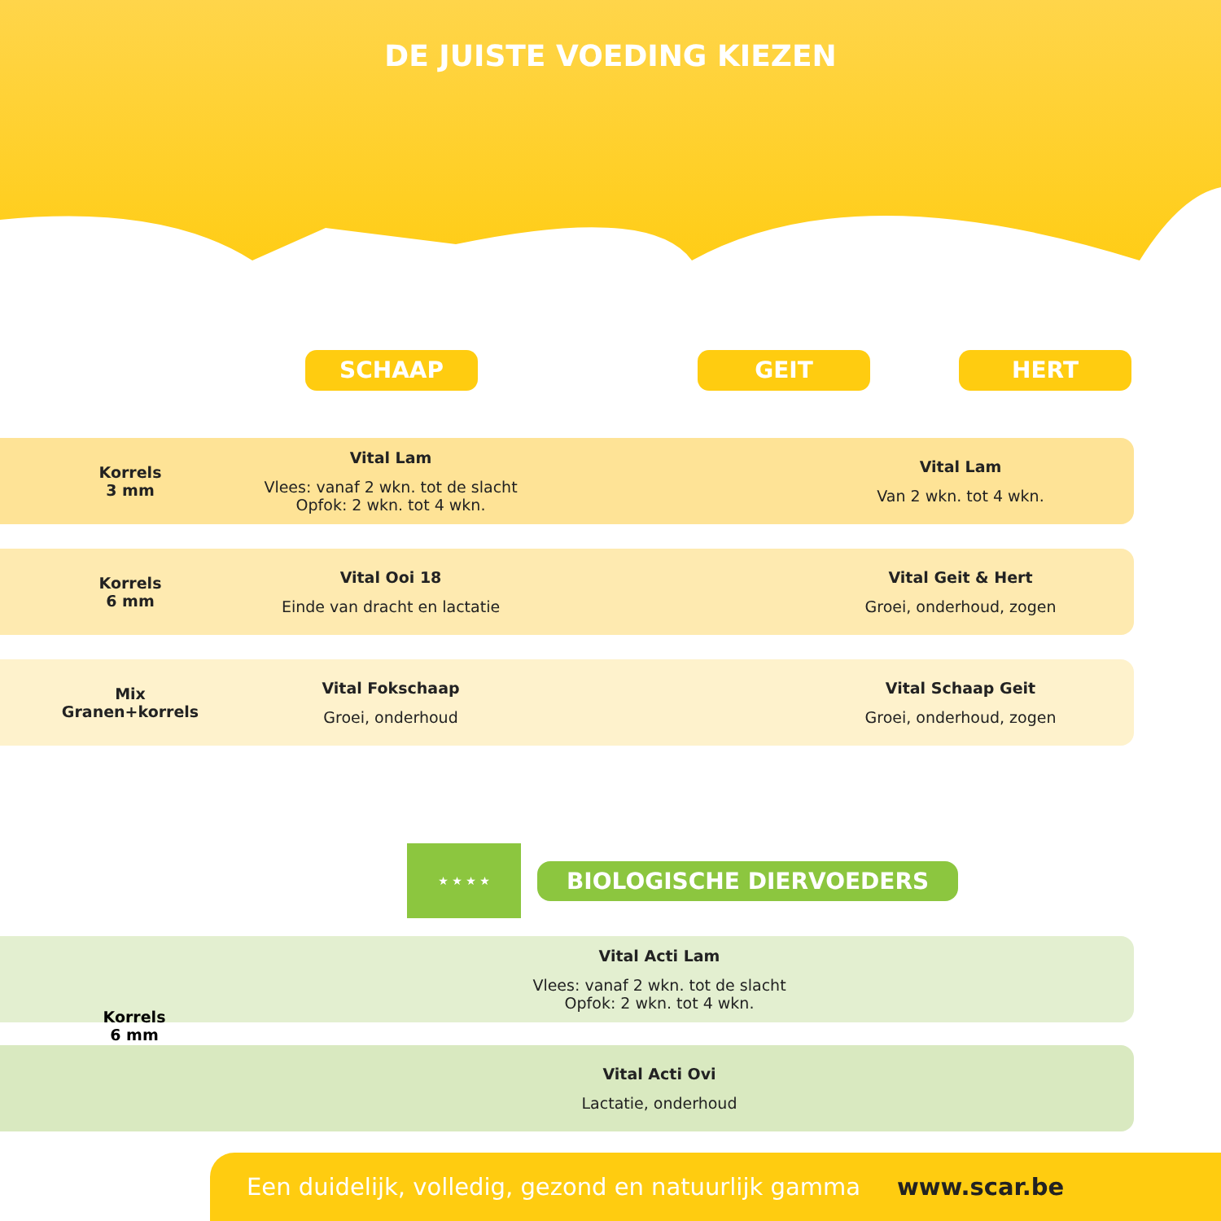DE JUISTE VOEDING KIEZEN
SCHAAP GEIT HERT
Korrels
3 mm
Vital Lam
Vlees: vanaf 2 wkn. tot de slacht
Opfok: 2 wkn. tot 4 wkn.
Vital Lam
Van 2 wkn. tot 4 wkn.
Korrels
6 mm
Vital Ooi 18
Einde van dracht en lactatie
Vital Geit & Hert
Groei, onderhoud, zogen
Mix
Granen+korrels
Vital Fokschaap
Groei, onderhoud
Vital Schaap Geit
Groei, onderhoud, zogen
★ ★ ★ ★
BIOLOGISCHE DIERVOEDERS
Vital Acti Lam
Vlees: vanaf 2 wkn. tot de slacht
Opfok: 2 wkn. tot 4 wkn.
Korrels
6 mm
Vital Acti Ovi
Lactatie, onderhoud
Een duidelijk, volledig, gezond en natuurlijk gamma www.scar.be